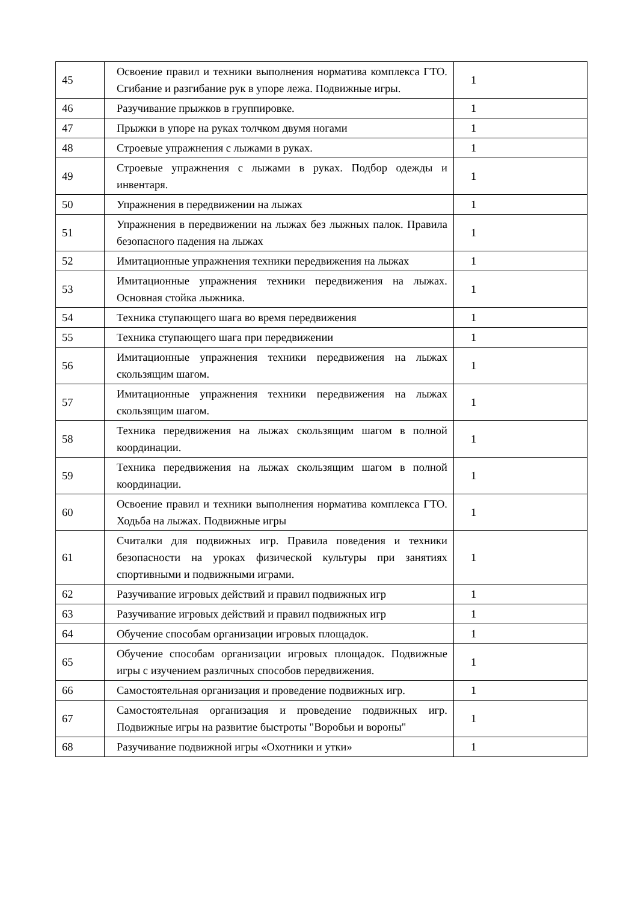| 45 | Освоение правил и техники выполнения норматива комплекса ГТО. Сгибание и разгибание рук в упоре лежа. Подвижные игры. | 1 |
| 46 | Разучивание прыжков в группировке. | 1 |
| 47 | Прыжки в упоре на руках толчком двумя ногами | 1 |
| 48 | Строевые упражнения с лыжами в руках. | 1 |
| 49 | Строевые упражнения с лыжами в руках. Подбор одежды и инвентаря. | 1 |
| 50 | Упражнения в передвижении на лыжах | 1 |
| 51 | Упражнения в передвижении на лыжах без лыжных палок. Правила безопасного падения на лыжах | 1 |
| 52 | Имитационные упражнения техники передвижения на лыжах | 1 |
| 53 | Имитационные упражнения техники передвижения на лыжах. Основная стойка лыжника. | 1 |
| 54 | Техника ступающего шага во время передвижения | 1 |
| 55 | Техника ступающего шага при передвижении | 1 |
| 56 | Имитационные упражнения техники передвижения на лыжах скользящим шагом. | 1 |
| 57 | Имитационные упражнения техники передвижения на лыжах скользящим шагом. | 1 |
| 58 | Техника передвижения на лыжах скользящим шагом в полной координации. | 1 |
| 59 | Техника передвижения на лыжах скользящим шагом в полной координации. | 1 |
| 60 | Освоение правил и техники выполнения норматива комплекса ГТО. Ходьба на лыжах. Подвижные игры | 1 |
| 61 | Считалки для подвижных игр. Правила поведения и техники безопасности на уроках физической культуры при занятиях спортивными и подвижными играми. | 1 |
| 62 | Разучивание игровых действий и правил подвижных игр | 1 |
| 63 | Разучивание игровых действий и правил подвижных игр | 1 |
| 64 | Обучение способам организации игровых площадок. | 1 |
| 65 | Обучение способам организации игровых площадок. Подвижные игры с изучением различных способов передвижения. | 1 |
| 66 | Самостоятельная организация и проведение подвижных игр. | 1 |
| 67 | Самостоятельная организация и проведение подвижных игр. Подвижные игры на развитие быстроты "Воробьи и вороны" | 1 |
| 68 | Разучивание подвижной игры «Охотники и утки» | 1 |